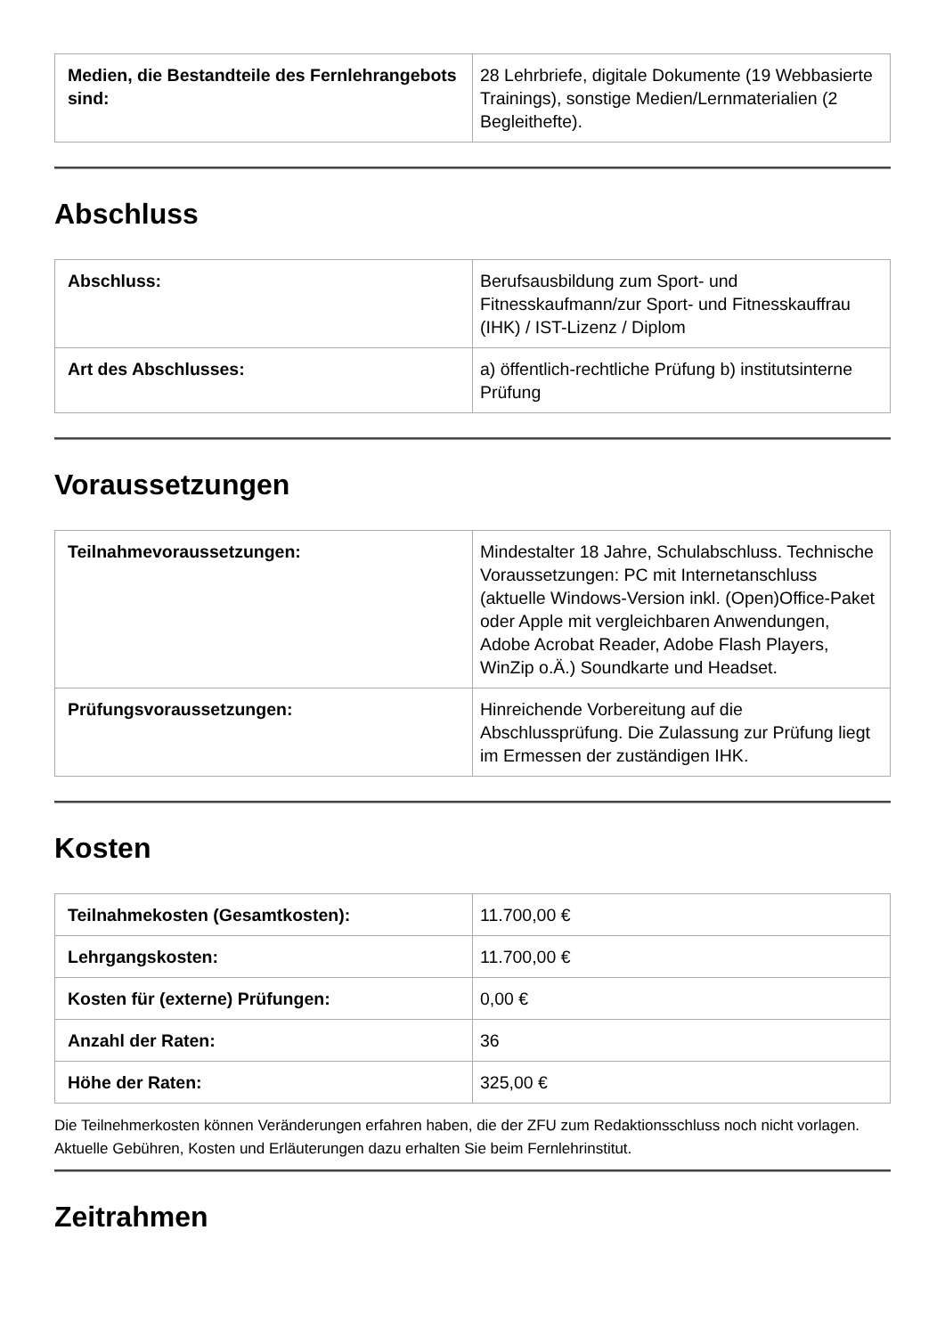| Medien, die Bestandteile des Fernlehrangebots sind: | 28 Lehrbriefe, digitale Dokumente (19 Webbasierte Trainings), sonstige Medien/Lernmaterialien (2 Begleithefte). |
Abschluss
| Abschluss: | Berufsausbildung zum Sport- und Fitnesskaufmann/zur Sport- und Fitnesskauffrau (IHK) / IST-Lizenz / Diplom |
| Art des Abschlusses: | a) öffentlich-rechtliche Prüfung b) institutsinterne Prüfung |
Voraussetzungen
| Teilnahmevoraussetzungen: | Mindestalter 18 Jahre, Schulabschluss. Technische Voraussetzungen: PC mit Internetanschluss (aktuelle Windows-Version inkl. (Open)Office-Paket oder Apple mit vergleichbaren Anwendungen, Adobe Acrobat Reader, Adobe Flash Players, WinZip o.Ä.) Soundkarte und Headset. |
| Prüfungsvoraussetzungen: | Hinreichende Vorbereitung auf die Abschlussprüfung. Die Zulassung zur Prüfung liegt im Ermessen der zuständigen IHK. |
Kosten
| Teilnahmekosten (Gesamtkosten): | 11.700,00 € |
| Lehrgangskosten: | 11.700,00 € |
| Kosten für (externe) Prüfungen: | 0,00 € |
| Anzahl der Raten: | 36 |
| Höhe der Raten: | 325,00 € |
Die Teilnehmerkosten können Veränderungen erfahren haben, die der ZFU zum Redaktionsschluss noch nicht vorlagen. Aktuelle Gebühren, Kosten und Erläuterungen dazu erhalten Sie beim Fernlehrinstitut.
Zeitrahmen